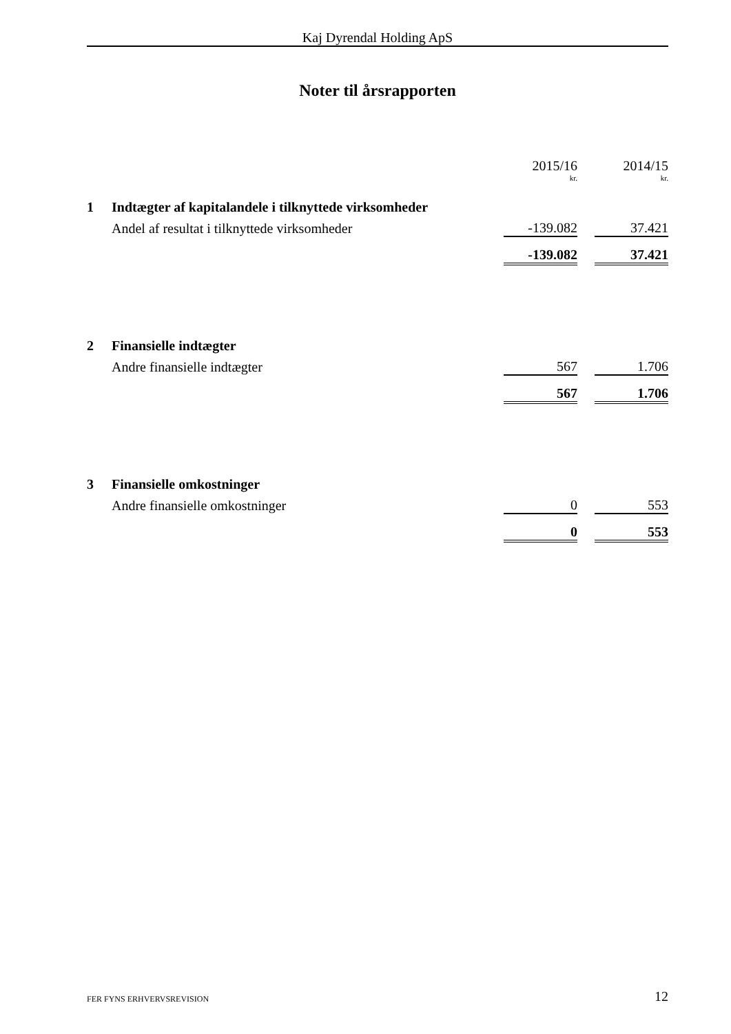Kaj Dyrendal Holding ApS
Noter til årsrapporten
| | | 2015/16 | | 2014/15 |
| | | kr. | | kr. |
| 1 | Indtægter af kapitalandele i tilknyttede virksomheder | | | |
| | Andel af resultat i tilknyttede virksomheder | -139.082 | | 37.421 |
| | | -139.082 | | 37.421 |
| 2 | Finansielle indtægter | | | |
| | Andre finansielle indtægter | 567 | | 1.706 |
| | | 567 | | 1.706 |
| 3 | Finansielle omkostninger | | | |
| | Andre finansielle omkostninger | 0 | | 553 |
| | | 0 | | 553 |
FER FYNS ERHVERVSREVISION 12